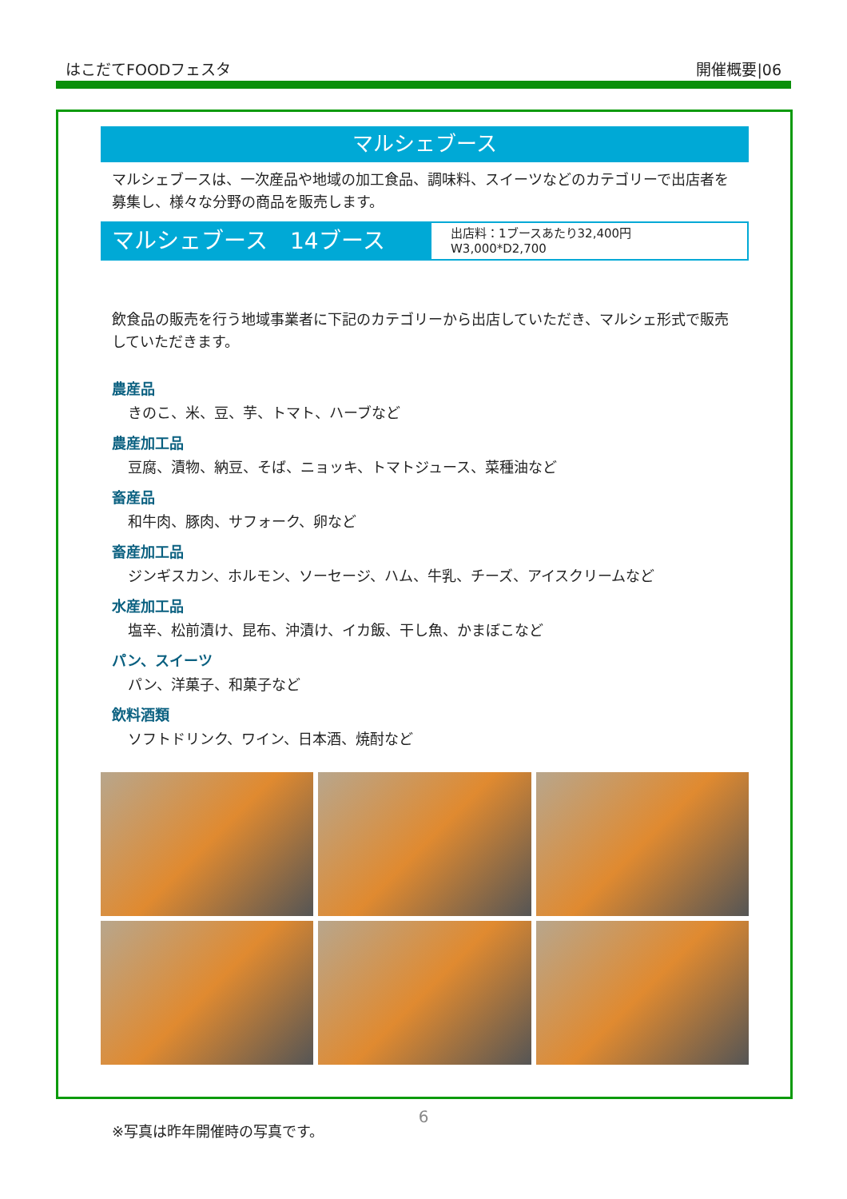はこだてFOODフェスタ 開催概要|06
マルシェブース
マルシェブースは、一次産品や地域の加工食品、調味料、スイーツなどのカテゴリーで出店者を募集し、様々な分野の商品を販売します。
マルシェブース　14ブース
出店料：1ブースあたり32,400円
W3,000*D2,700
飲食品の販売を行う地域事業者に下記のカテゴリーから出店していただき、マルシェ形式で販売していただきます。
農産品
きのこ、米、豆、芋、トマト、ハーブなど
農産加工品
豆腐、漬物、納豆、そば、ニョッキ、トマトジュース、菜種油など
畜産品
和牛肉、豚肉、サフォーク、卵など
畜産加工品
ジンギスカン、ホルモン、ソーセージ、ハム、牛乳、チーズ、アイスクリームなど
水産加工品
塩辛、松前漬け、昆布、沖漬け、イカ飯、干し魚、かまぼこなど
パン、スイーツ
パン、洋菓子、和菓子など
飲料酒類
ソフトドリンク、ワイン、日本酒、焼酎など
※写真は昨年開催時の写真です。
6